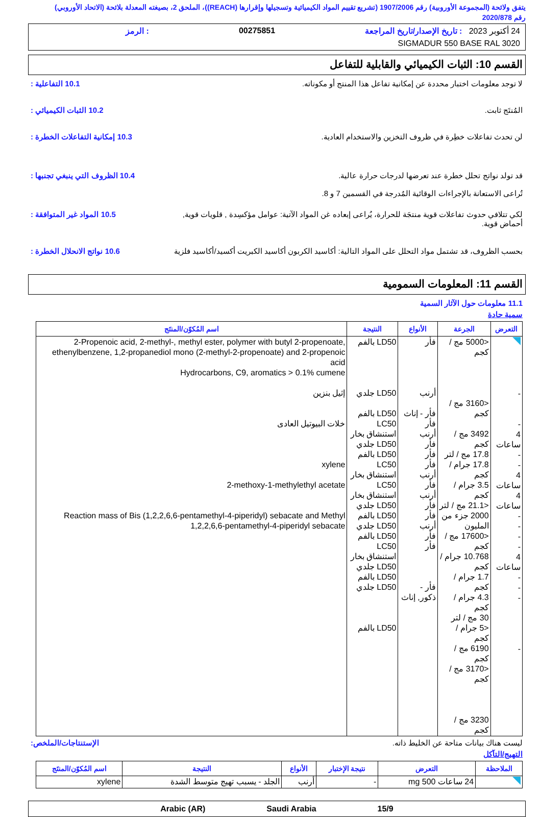يتفق ولائحة (المجموعة الأوروبية) رقم 1907/2006 (تشريع تقييم المواد الكيميائية وتسجيلها وإقرارها (REACH))، الملحق 2، بصيغته المعدلة بلائحة (الاتحاد الأوروبي) رقم 2020/878
24 أكتوبر 2023 : تاريخ الإصدار/تاريخ المراجعة 00275851: الرمز
SIGMADUR 550 BASE RAL 3020
القسم 10: الثبات الكيميائي والقابلية للتفاعل
لا توجد معلومات اختبار محددة عن إمكانية تفاعل هذا المنتج أو مكوناته.
10.1 التفاعلية :
المُنتَج ثابت. 10.2 الثبات الكيميائي :
لن تحدث تفاعلات خطِرة في ظروف التخزين والاستخدام العادية.
10.3 إمكانية التفاعلات الخطرة :
قد تولد نواتج تحلل خطرة عند تعرضها لدرجات حرارة عالية.
تُراعى الاستعانة بالإجراءات الوقائية المُدرجة في القسمين 7 و 8.
10.4 الظروف التي ينبغي تجنبها :
لكي تتلافي حدوث تفاعلات قوية منتجَة للحرارة، يُراعى إبعاده غن المواد الآتية: عوامل مؤكسِدة , قلويات قوية, أحماض قوية.
10.5 المواد غير المتوافقة :
بحسب الظروف، قد تشتمل مواد التحلل على المواد التالية: أكاسيد الكربون أكاسيد الكبريت أكسيد/أكاسيد فلزية
10.6 نواتج الانحلال الخطرة :
القسم 11: المعلومات السمومية
11.1 معلومات حول الآثار السمية
سمية حادة
| التعرض | الجرعة | الأنواع | النتيجة | اسم المُكوّن/المنتَج |
| --- | --- | --- | --- | --- |
| - - 4 ساعات - - 4 ساعات 4 ساعات - - - - 4 ساعات - - - - | <5000 مج / كجم <3160 مج / كجم 3492 مج / كجم 17.8 مج / لتر 17.8 جرام / كجم 3.5 جرام / كجم <21.1 مج / لتر 2000 جزء من المليون <17600 مج / كجم 10.768 جرام / كجم 1.7 جرام / كجم 4.3 جرام / كجم 30 مج / لتر <5 جرام / كجم 6190 مج / كجم <3170 مج / كجم 3230 مج / كجم | فأر أرنب فأر - إناث فأر أرنب فأر فأر فأر أرنب فأر أرنب فأر فأر أرنب فأر فأر فأر - ذكور, إناث | LD50 بالفم LD50 جلدي LD50 بالفم LC50 استنشاق بخار LD50 جلدي LD50 بالفم LC50 استنشاق بخار LC50 استنشاق بخار LD50 جلدي LD50 بالفم LD50 جلدي LD50 بالفم LC50 استنشاق بخار LD50 جلدي LD50 بالفم LD50 جلدي LD50 بالفم | 2-Propenoic acid, 2-methyl-, methyl ester, polymer with butyl 2-propenoate, ethenylbenzene, 1,2-propanediol mono (2-methyl-2-propenoate) and 2-propenoic acid Hydrocarbons, C9, aromatics > 0.1% cumene إثيل بنزين خلات البيوتيل العادى xylene 2-methoxy-1-methylethyl acetate Reaction mass of Bis (1,2,2,6,6-pentamethyl-4-piperidyl) sebacate and Methyl 1,2,2,6,6-pentamethyl-4-piperidyl sebacate |
ليست هناك بيانات متاحة عن الخليط ذاته.
الإستنتاجات/الملخص:
التهيج/التآكل
| الملاحظة | التعرض | نتيجة الإختبار | الأنواع | النتيجة | اسم المُكوّن/المنتَج |
| --- | --- | --- | --- | --- | --- |
| | 24 ساعات 500 mg | - | أرنب | الجلد - يسبب تهيج متوسط الشدة | xylene |
15/9 Saudi Arabia Arabic (AR)